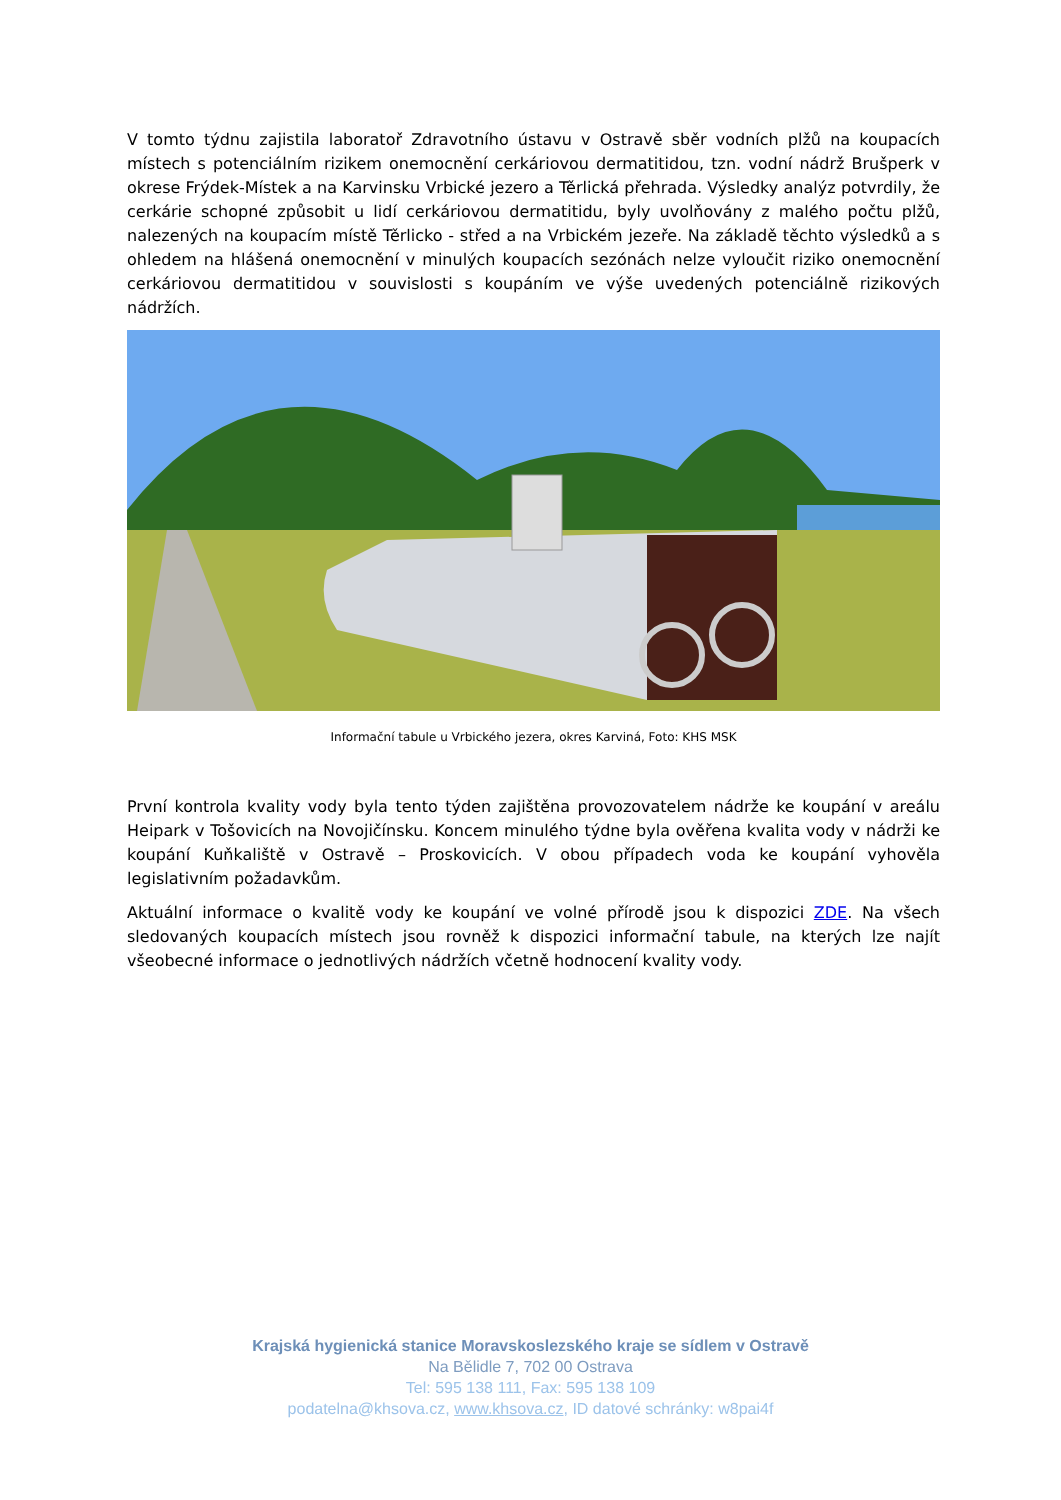V tomto týdnu zajistila laboratoř Zdravotního ústavu v Ostravě sběr vodních plžů na koupacích místech s potenciálním rizikem onemocnění cerkáriovou dermatitidou, tzn. vodní nádrž Brušperk v okrese Frýdek-Místek a na Karvinsku Vrbické jezero a Těrlická přehrada. Výsledky analýz potvrdily, že cerkárie schopné způsobit u lidí cerkáriovou dermatitidu, byly uvolňovány z malého počtu plžů, nalezených na koupacím místě Těrlicko - střed a na Vrbickém jezeře. Na základě těchto výsledků a s ohledem na hlášená onemocnění v minulých koupacích sezónách nelze vyloučit riziko onemocnění cerkáriovou dermatitidou v souvislosti s koupáním ve výše uvedených potenciálně rizikových nádržích.
Informační tabule u Vrbického jezera, okres Karviná, Foto: KHS MSK
První kontrola kvality vody byla tento týden zajištěna provozovatelem nádrže ke koupání v areálu Heipark v Tošovicích na Novojičínsku. Koncem minulého týdne byla ověřena kvalita vody v nádrži ke koupání Kuňkaliště v Ostravě – Proskovicích. V obou případech voda ke koupání vyhověla legislativním požadavkům.
Aktuální informace o kvalitě vody ke koupání ve volné přírodě jsou k dispozici ZDE. Na všech sledovaných koupacích místech jsou rovněž k dispozici informační tabule, na kterých lze najít všeobecné informace o jednotlivých nádržích včetně hodnocení kvality vody.
Krajská hygienická stanice Moravskoslezského kraje se sídlem v Ostravě
Na Bělidle 7, 702 00 Ostrava
Tel: 595 138 111, Fax: 595 138 109
podatelna@khsova.cz, www.khsova.cz, ID datové schránky: w8pai4f